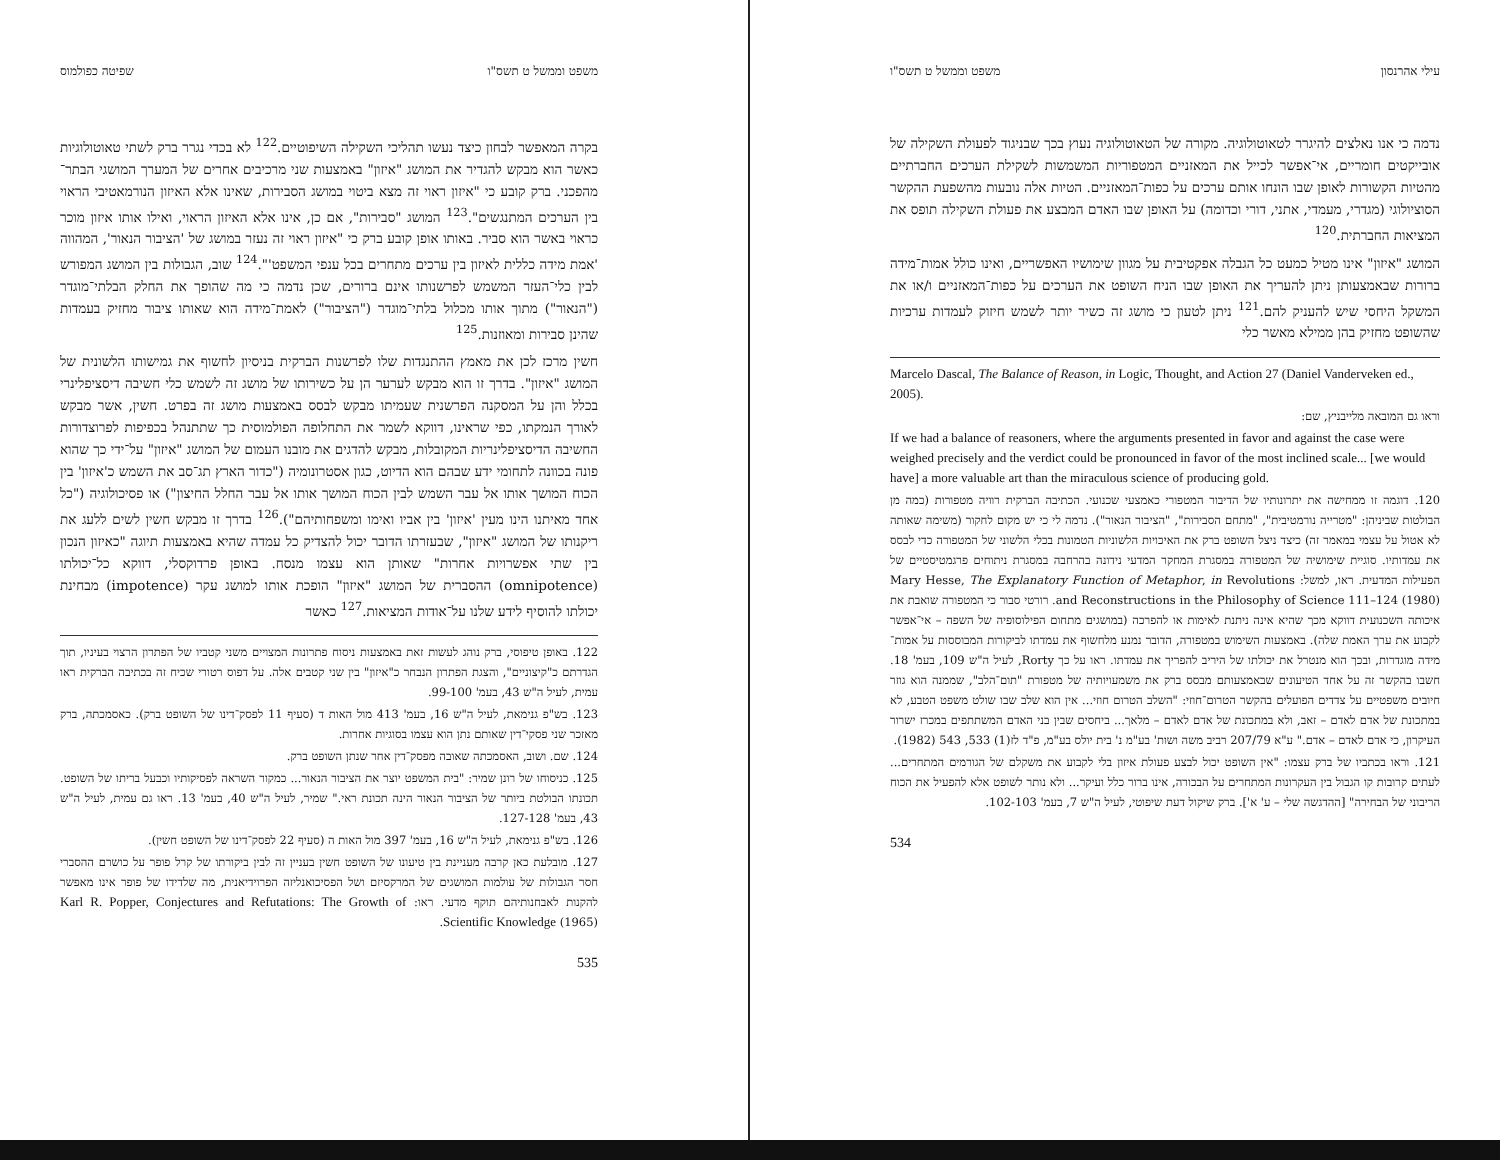עילי אהרנסון משפט וממשל ט תשס"ו
נדמה כי אנו נאלצים להיגרר לטאוטולוגיה. מקורה של הטאוטולוגיה נעוץ בכך שבניגוד לפעולת השקילה של אובייקטים חומריים, אי־אפשר לכייל את המאזניים המטפוריות המשמשות לשקילת הערכים החברתיים מהטיות הקשורות לאופן שבו הונחו אותם ערכים על כפות־המאזניים. הטיות אלה נובעות מהשפעת ההקשר הסוציולוגי (מגדרי, מעמדי, אתני, דורי וכדומה) על האופן שבו האדם המבצע את פעולת השקילה תופס את המציאות החברתית.<sup>120</sup>
המושג "איזון" אינו מטיל כמעט כל הגבלה אפקטיבית על מגוון שימושיו האפשריים, ואינו כולל אמות־מידה ברורות שבאמצעותן ניתן להעריך את האופן שבו הניח השופט את הערכים על כפות־המאזניים ו/או את המשקל היחסי שיש להעניק להם.<sup>121</sup> ניתן לטעון כי מושג זה כשיר יותר לשמש חיזוק לעמדות ערכיות שהשופט מחזיק בהן ממילא מאשר כלי
Marcelo Dascal, The Balance of Reason, in Logic, Thought, and Action 27 (Daniel Vanderveken ed., 2005).
וראו גם המובאה מלייבניץ, שם:
If we had a balance of reasoners, where the arguments presented in favor and against the case were weighed precisely and the verdict could be pronounced in favor of the most inclined scale... [we would have] a more valuable art than the miraculous science of producing gold.
120. דוגמה זו ממחישה את יתרונותיו של הדיבור המטפורי כאמצעי שכנועי. הכתיבה הברקית רוויה מטפורות (כמה מן הבולטות שביניהן: "מטרייה נורמטיבית", "מתחם הסבירות", "הציבור הנאור"). נדמה לי כי יש מקום לחקור (משימה שאותה לא אטול על עצמי במאמר זה) כיצד ניצל השופט ברק את האיכויות הלשוניות הטמונות בכלי הלשוני של המטפורה כדי לבסס את עמדותיו. סוגיית שימושיה של המטפורה במסגרת המחקר המדעי נידונה בהרחבה במסגרת ניתוחים פרגמטיסטיים של הפעילות המדעית. ראו, למשל: Mary Hesse, The Explanatory Function of Metaphor, in Revolutions and Reconstructions in the Philosophy of Science 111–124 (1980). רורטי סבור כי המטפורה שואבת את איכותה השכנועית דווקא מכך שהיא אינה ניתנת לאימות או להפרכה (במושגים מתחום הפילוסופיה של השפה – אי־אפשר לקבוע את ערך האמת שלה). באמצעות השימוש במטפורה, הדובר נמנע מלחשוף את עמדתו לביקורות המבוססות על אמות־מידה מוגדרות, ובכך הוא מנטרל את יכולתו של היריב להפריך את עמדתו. ראו על כך Rorty, לעיל ה"ש 109, בעמ' 18. חשבו בהקשר זה על אחד הטיעונים שבאמצעותם מבסס ברק את משמעויותיה של מטפורת "תום־הלב", שממנה הוא גוזר חיובים משפטיים על צדדים הפועלים בהקשר הטרום־חוזי: "השלב הטרום חוזי... אין הוא שלב שבו שולט משפט הטבע, לא במתכונת של אדם לאדם – זאב, ולא במתכונת של אדם לאדם – מלאך... ביחסים שבין בני האדם המשתתפים במכרז ישרור העיקרון, כי אדם לאדם – אדם." ע"א 207/79 רביב משה ושות' בע"מ נ' בית יולס בע"מ, פ"ד לז(1) 533, 543 (1982).
121. וראו בכתביו של ברק עצמו: "אין השופט יכול לבצע פעולת איזון בלי לקבוע את משקלם של הגורמים המתחרים... לעתים קרובות קו הגבול בין העקרונות המתחרים על הבכורה, אינו ברור כלל ועיקר... ולא נותר לשופט אלא להפעיל את הכוח הריבוני של הבחירה" [ההדגשה שלי – ע' א']. ברק שיקול דעת שיפוטי, לעיל ה"ש 7, בעמ' 102-103.
534
משפט וממשל ט תשס"ו שפיטה כפולמוס
בקרה המאפשר לבחון כיצד נעשו תהליכי השקילה השיפוטיים.<sup>122</sup> לא בכדי נגרר ברק לשתי טאוטולוגיות כאשר הוא מבקש להגדיר את המושג "איזון" באמצעות שני מרכיבים אחרים של המערך המושגי הבתר־מהפכני. ברק קובע כי "איזון ראוי זה מצא ביטוי במושג הסבירות, שאינו אלא האיזון הנורמאטיבי הראוי בין הערכים המתנגשים".<sup>123</sup> המושג "סבירות", אם כן, אינו אלא האיזון הראוי, ואילו אותו איזון מוכר כראוי באשר הוא סביר. באותו אופן קובע ברק כי "איזון ראוי זה נעזר במושג של 'הציבור הנאור', המהווה 'אמת מידה כללית לאיזון בין ערכים מתחרים בכל ענפי המשפט'".<sup>124</sup> שוב, הגבולות בין המושג המפורש לבין כלי־העזר המשמש לפרשנותו אינם ברורים, שכן נדמה כי מה שהופך את החלק הבלתי־מוגדר ("הנאור") מתוך אותו מכלול בלתי־מוגדר ("הציבור") לאמת־מידה הוא שאותו ציבור מחזיק בעמדות שהינן סבירות ומאוזנות.<sup>125</sup>
חשין מרכז לכן את מאמץ ההתנגדות שלו לפרשנות הברקית בניסיון לחשוף את גמישותו הלשונית של המושג "איזון". בדרך זו הוא מבקש לערער הן על כשירותו של מושג זה לשמש כלי חשיבה דיסציפלינרי בכלל והן על המסקנה הפרשנית שעמיתו מבקש לבסס באמצעות מושג זה בפרט. חשין, אשר מבקש לאורך הנמקתו, כפי שראינו, דווקא לשמר את התחלופה הפולמוסית כך שתתנהל בכפיפות לפרוצדורות החשיבה הדיסציפלינריות המקובלות, מבקש להדגים את מובנו העמום של המושג "איזון" על־ידי כך שהוא פונה בכוונה לתחומי ידע שבהם הוא הדיוט, כגון אסטרונומיה ("כדור הארץ תג־סב את השמש כ'איזון' בין הכוח המושך אותו אל עבר השמש לבין הכוח המושך אותו אל עבר החלל החיצון") או פסיכולוגיה ("כל אחד מאיתנו הינו מעין 'איזון' בין אביו ואימו ומשפחותיהם").<sup>126</sup> בדרך זו מבקש חשין לשים ללעג את ריקנותו של המושג "איזון", שבעזרתו הדובר יכול להצדיק כל עמדה שהיא באמצעות תיוגה "כאיזון הנכון בין שתי אפשרויות אחרות" שאותן הוא עצמו מנסח. באופן פרדוקסלי, דווקא כל־יכולתו (omnipotence) ההסברית של המושג "איזון" הופכת אותו למושג עקר (impotence) מבחינת יכולתו להוסיף לידע שלנו על־אודות המציאות.<sup>127</sup> כאשר
122. באופן טיפוסי, ברק נוהג לעשות זאת באמצעות ניסוח פתרונות המצויים משני קטביו של הפתרון הרצוי בעיניו, תוך הגדרתם כ"קיצוניים", והצגת הפתרון הנבחר כ"איזון" בין שני קטבים אלה. על דפוס רטורי שכיח זה בכתיבה הברקית ראו עמית, לעיל ה"ש 43, בעמ' 99-100.
123. בש"פ גנימאת, לעיל ה"ש 16, בעמ' 413 מול האות ד (סעיף 11 לפסק־דינו של השופט ברק). כאסמכתה, ברק מאזכר שני פסקי־דין שאותם נתן הוא עצמו בסוגיות אחרות.
124. שם. ושוב, האסמכתה שאובה מפסק־דין אחר שנתן השופט ברק.
125. כניסוחו של רונן שמיר: "בית המשפט יוצר את הציבור הנאור... כמקור השראה לפסיקותיו וכבעל בריתו של השופט. תכונתו הבולטת ביותר של הציבור הנאור הינה תכונת ראי." שמיר, לעיל ה"ש 40, בעמ' 13. ראו גם עמית, לעיל ה"ש 43, בעמ' 127-128.
126. בש"פ גנימאת, לעיל ה"ש 16, בעמ' 397 מול האות ה (סעיף 22 לפסק־דינו של השופט חשין).
127. מובלעת כאן קרבה מעניינת בין טיעונו של השופט חשין בעניין זה לבין ביקורתו של קרל פופר על כושרם ההסברי חסר הגבולות של עולמות המושגים של המרקסיזם ושל הפסיכואנליזה הפרוידיאנית, מה שלדידו של פופר אינו מאפשר להקנות לאבחנותיהם תוקף מדעי. ראו: Karl R. Popper, Conjectures and Refutations: The Growth of Scientific Knowledge (1965).
535